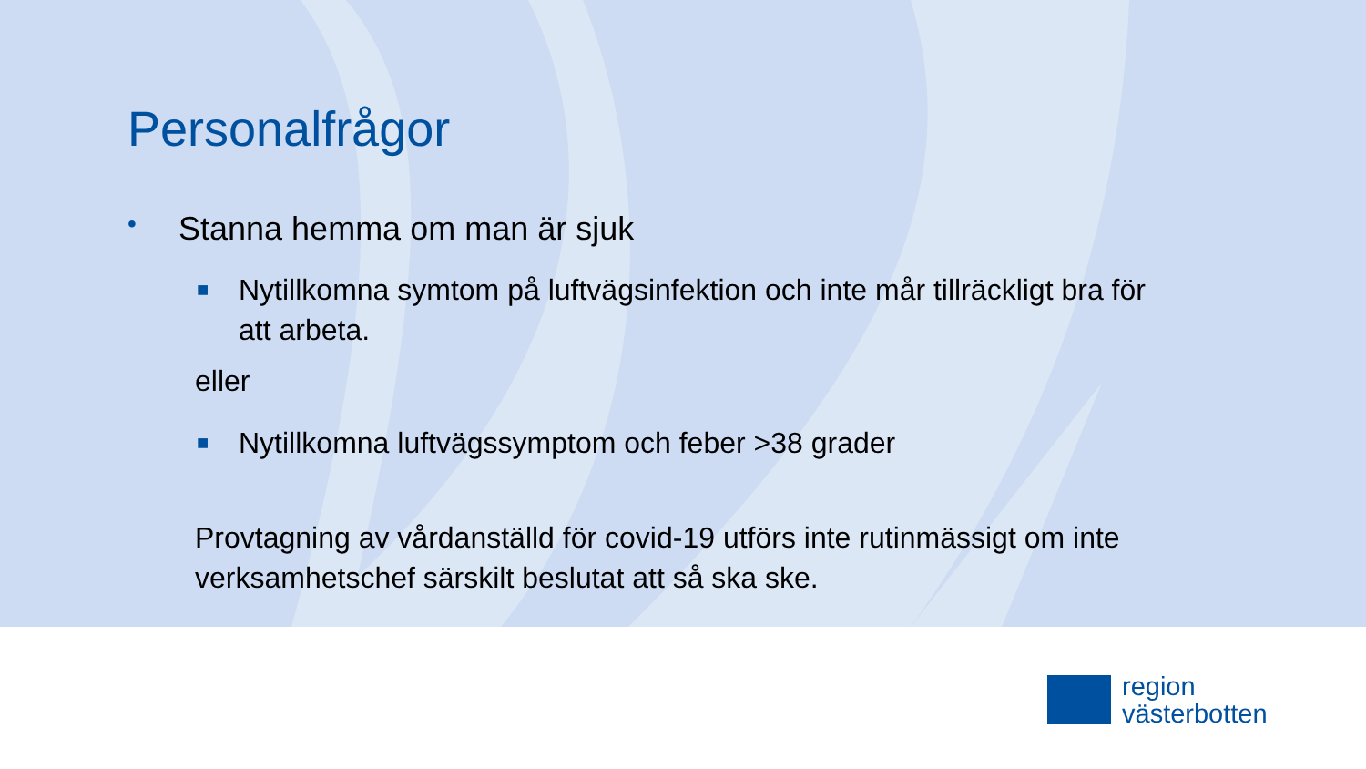Personalfrågor
• Stanna hemma om man är sjuk
■ Nytillkomna symtom på luftvägsinfektion och inte mår tillräckligt bra för
att arbeta.
eller
■ Nytillkomna luftvägssymptom och feber >38 grader
Provtagning av vårdanställd för covid-19 utförs inte rutinmässigt om inte
verksamhetschef särskilt beslutat att så ska ske.
region
västerbotten